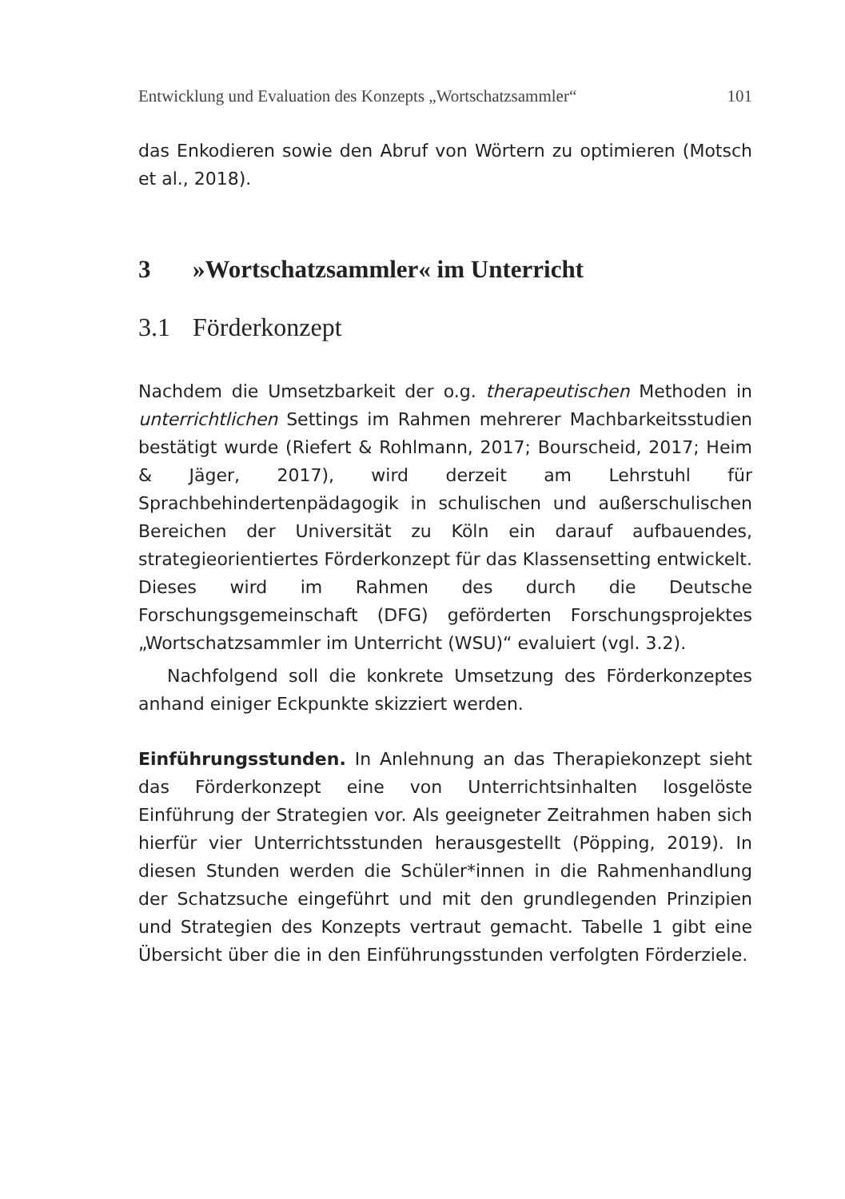Entwicklung und Evaluation des Konzepts „Wortschatzsammler“101
das Enkodieren sowie den Abruf von Wörtern zu optimieren (Motsch et al., 2018).
3 »Wortschatzsammler« im Unterricht
3.1 Förderkonzept
Nachdem die Umsetzbarkeit der o.g. therapeutischen Methoden in unterrichtlichen Settings im Rahmen mehrerer Machbarkeitsstudien bestätigt wurde (Riefert & Rohlmann, 2017; Bourscheid, 2017; Heim & Jäger, 2017), wird derzeit am Lehrstuhl für Sprachbehindertenpädagogik in schulischen und außerschulischen Bereichen der Universität zu Köln ein darauf aufbauendes, strategieorientiertes Förderkonzept für das Klassensetting entwickelt. Dieses wird im Rahmen des durch die Deutsche Forschungsgemeinschaft (DFG) geförderten Forschungsprojektes „Wortschatzsammler im Unterricht (WSU)“ evaluiert (vgl. 3.2).
Nachfolgend soll die konkrete Umsetzung des Förderkonzeptes anhand einiger Eckpunkte skizziert werden.
Einführungsstunden. In Anlehnung an das Therapiekonzept sieht das Förderkonzept eine von Unterrichtsinhalten losgelöste Einführung der Strategien vor. Als geeigneter Zeitrahmen haben sich hierfür vier Unterrichtsstunden herausgestellt (Pöpping, 2019). In diesen Stunden werden die Schüler*innen in die Rahmenhandlung der Schatzsuche eingeführt und mit den grundlegenden Prinzipien und Strategien des Konzepts vertraut gemacht. Tabelle 1 gibt eine Übersicht über die in den Einführungsstunden verfolgten Förderziele.